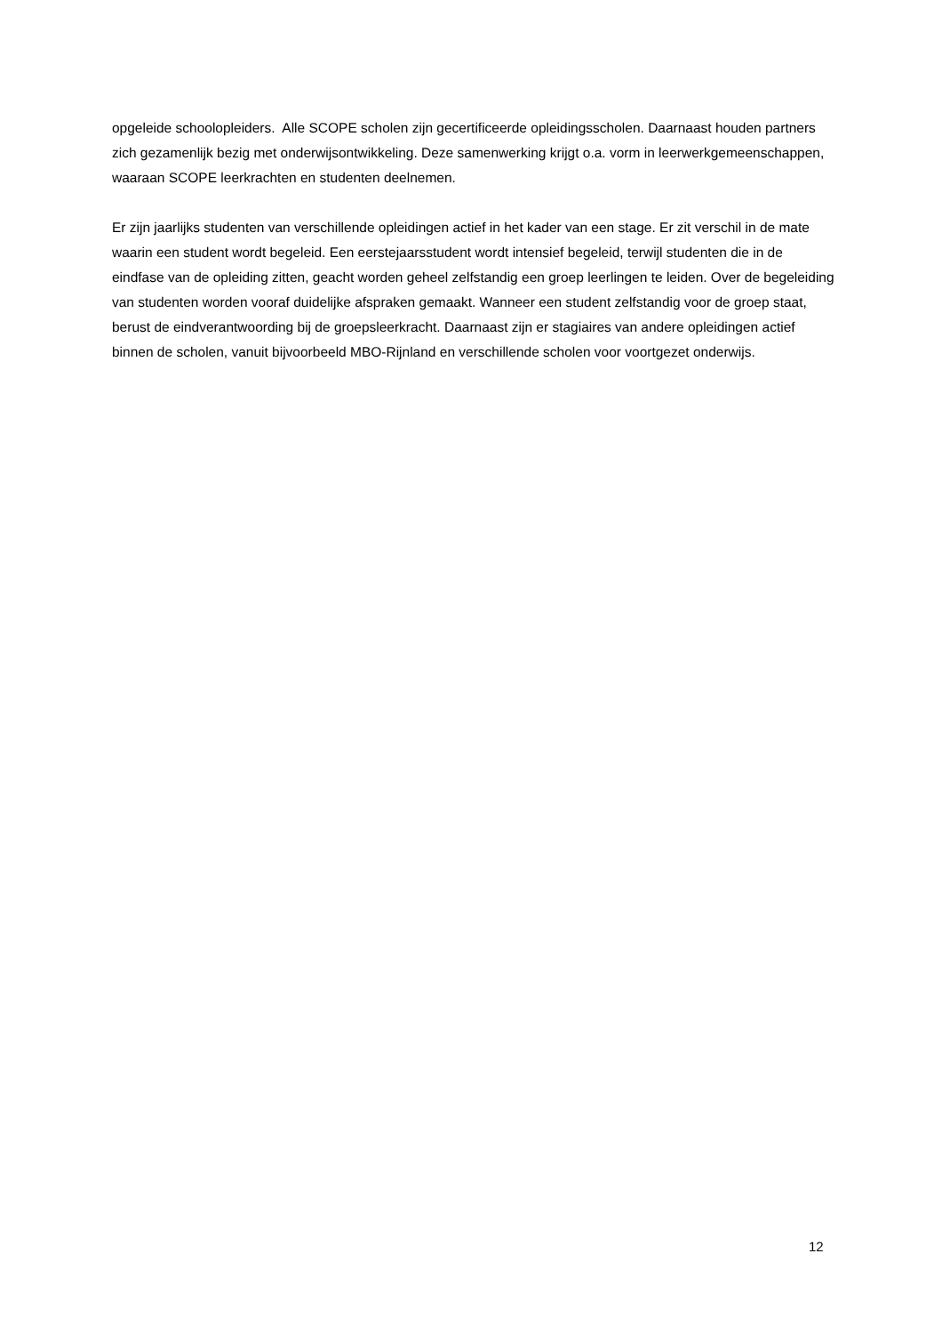opgeleide schoolopleiders. Alle SCOPE scholen zijn gecertificeerde opleidingsscholen. Daarnaast houden partners zich gezamenlijk bezig met onderwijsontwikkeling. Deze samenwerking krijgt o.a. vorm in leerwerkgemeenschappen, waaraan SCOPE leerkrachten en studenten deelnemen.
Er zijn jaarlijks studenten van verschillende opleidingen actief in het kader van een stage. Er zit verschil in de mate waarin een student wordt begeleid. Een eerstejaarsstudent wordt intensief begeleid, terwijl studenten die in de eindfase van de opleiding zitten, geacht worden geheel zelfstandig een groep leerlingen te leiden. Over de begeleiding van studenten worden vooraf duidelijke afspraken gemaakt. Wanneer een student zelfstandig voor de groep staat, berust de eindverantwoording bij de groepsleerkracht. Daarnaast zijn er stagiaires van andere opleidingen actief binnen de scholen, vanuit bijvoorbeeld MBO-Rijnland en verschillende scholen voor voortgezet onderwijs.
12